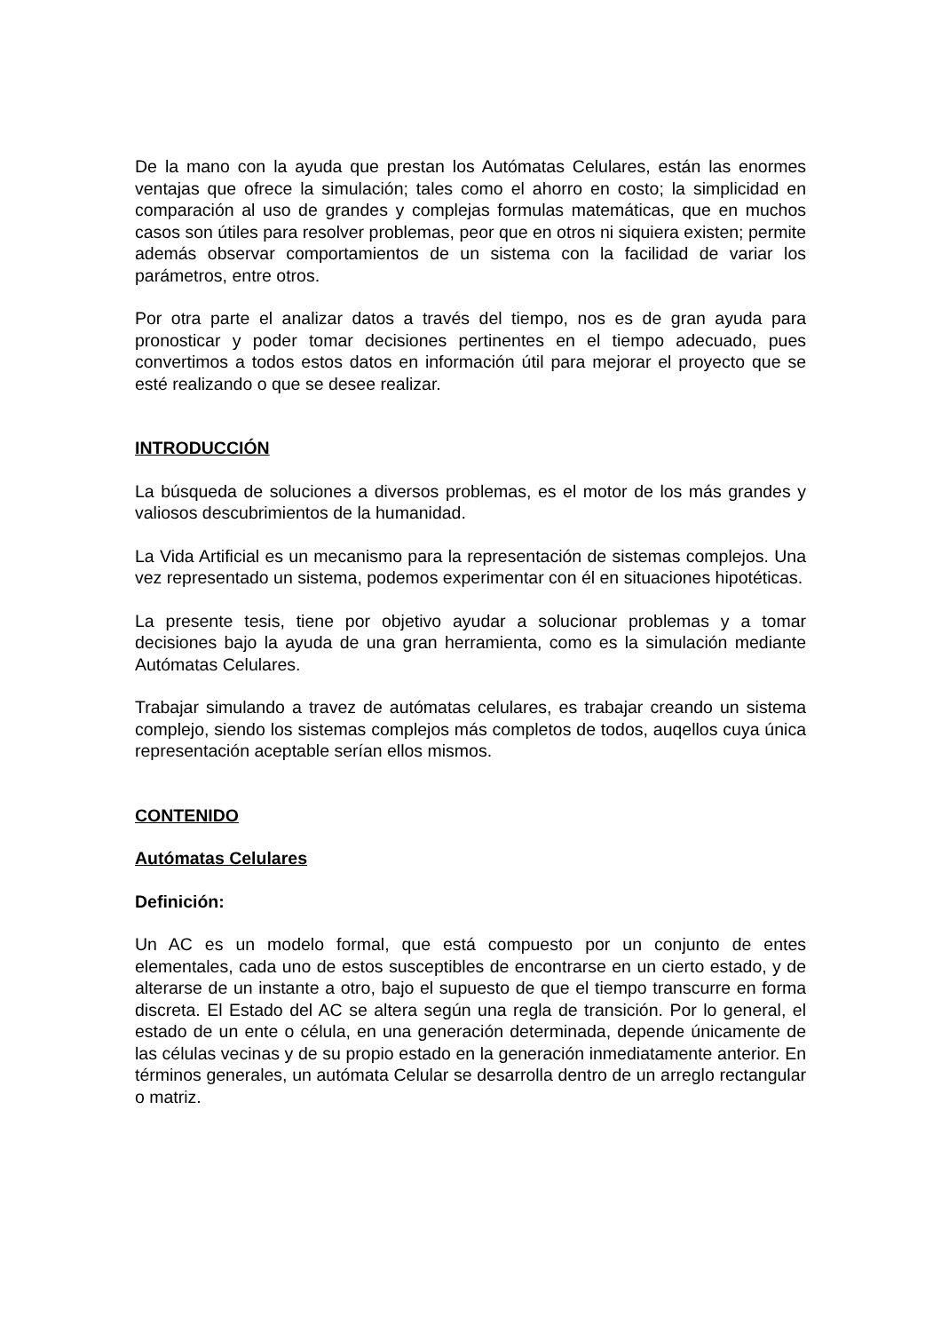De la mano con la ayuda que prestan los Autómatas Celulares, están las enormes ventajas que ofrece la simulación; tales como el ahorro en costo; la simplicidad en comparación al uso de grandes y complejas formulas matemáticas, que en muchos casos son útiles para resolver problemas, peor que en otros ni siquiera existen; permite además observar comportamientos de un sistema con la facilidad de variar los parámetros, entre otros.
Por otra parte el analizar datos a través del tiempo, nos es de gran ayuda para pronosticar y poder tomar decisiones pertinentes en el tiempo adecuado, pues convertimos a todos estos datos en información útil para mejorar el proyecto que se esté realizando o que se desee realizar.
INTRODUCCIÓN
La búsqueda de soluciones a diversos problemas, es el motor de los más grandes y valiosos descubrimientos de la humanidad.
La Vida Artificial es un mecanismo para la representación de sistemas complejos. Una vez representado un sistema, podemos experimentar con él en situaciones hipotéticas.
La presente tesis, tiene por objetivo ayudar a solucionar problemas y a tomar decisiones bajo la ayuda de una gran herramienta, como es la simulación mediante Autómatas Celulares.
Trabajar simulando a travez de autómatas celulares, es trabajar creando un sistema complejo, siendo los sistemas complejos más completos de todos, auqellos cuya única representación aceptable serían ellos mismos.
CONTENIDO
Autómatas Celulares
Definición:
Un AC es un modelo formal, que está compuesto por un conjunto de entes elementales, cada uno de estos susceptibles de encontrarse en un cierto estado, y de alterarse de un instante a otro, bajo el supuesto de que el tiempo transcurre en forma discreta. El Estado del AC se altera según una regla de transición. Por lo general, el estado de un ente o célula, en una generación determinada, depende únicamente de las células vecinas y de su propio estado en la generación inmediatamente anterior. En términos generales, un autómata Celular se desarrolla dentro de un arreglo rectangular o matriz.